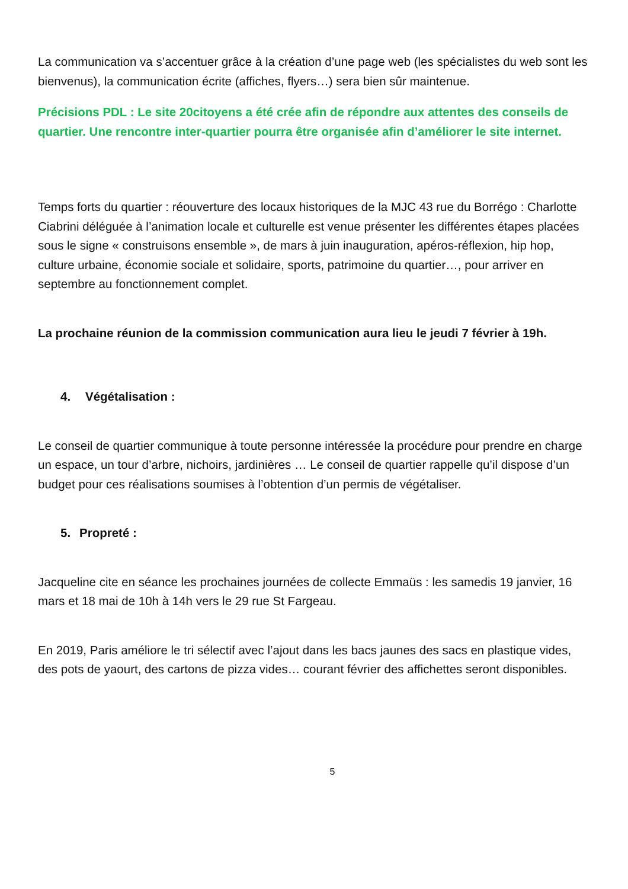La communication va s’accentuer grâce à la création d’une page web (les spécialistes du web sont les bienvenus), la communication écrite (affiches, flyers…) sera bien sûr maintenue.
Précisions PDL : Le site 20citoyens a été crée afin de répondre aux attentes des conseils de quartier. Une rencontre inter-quartier pourra être organisée afin d’améliorer le site internet.
Temps forts du quartier : réouverture des locaux historiques de la MJC 43 rue du Borrégo : Charlotte Ciabrini déléguée à l’animation locale et culturelle est venue présenter les différentes étapes placées sous le signe « construisons ensemble », de mars à juin inauguration, apéros-réflexion, hip hop, culture urbaine, économie sociale et solidaire, sports, patrimoine du quartier…, pour arriver en septembre au fonctionnement complet.
La prochaine réunion de la commission communication aura lieu le jeudi 7 février à 19h.
4. Végétalisation :
Le conseil de quartier communique à toute personne intéressée la procédure pour prendre en charge un espace, un tour d’arbre, nichoirs, jardinières … Le conseil de quartier rappelle qu’il dispose d’un budget pour ces réalisations soumises à l’obtention d’un permis de végétaliser.
5. Propreté :
Jacqueline cite en séance les prochaines journées de collecte Emmaüs : les samedis 19 janvier, 16 mars et 18 mai de 10h à 14h vers le 29 rue St Fargeau.
En 2019, Paris améliore le tri sélectif avec l’ajout dans les bacs jaunes des sacs en plastique vides, des pots de yaourt, des cartons de pizza vides… courant février des affichettes seront disponibles.
5